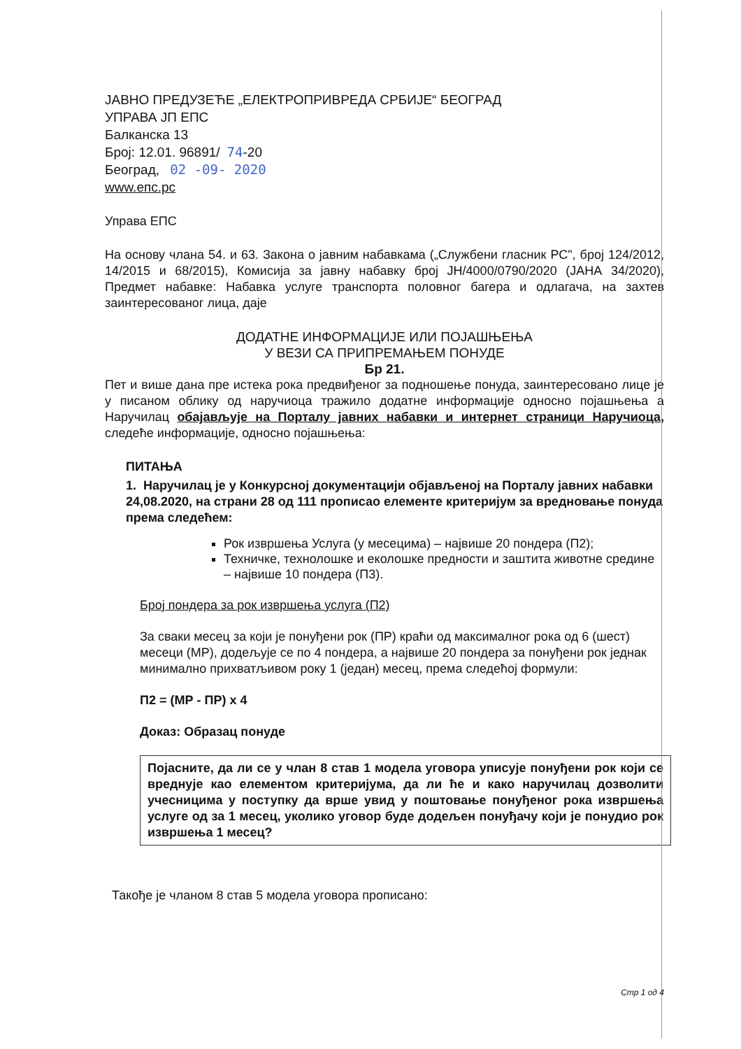ЈАВНО ПРЕДУЗЕЋЕ „ЕЛЕКТРОПРИВРЕДА СРБИЈЕ“ БЕОГРАД
УПРАВА ЈП ЕПС
Балканска 13
Број: 12.01. 96891/ 74-20
Београд, 02 -09- 2020
www.епс.рс
Управа ЕПС
На основу члана 54. и 63. Закона о јавним набавкама („Службени гласник РС", број 124/2012, 14/2015 и 68/2015), Комисија за јавну набавку број ЈН/4000/0790/2020 (ЈАНА 34/2020), Предмет набавке: Набавка услуге транспорта половног багера и одлагача, на захтев заинтересованог лица, даје
ДОДАТНЕ ИНФОРМАЦИЈЕ ИЛИ ПОЈАШЊЕЊА
У ВЕЗИ СА ПРИПРЕМАЊЕМ ПОНУДЕ
Бр 21.
Пет и више дана пре истека рока предвиђеног за подношење понуда, заинтересовано лице је у писаном облику од наручиоца тражило додатне информације односно појашњења а Наручилац обајављује на Порталу јавних набавки и интернет страници Наручиоца, следеће информације, односно појашњења:
ПИТАЊА
1. Наручилац је у Конкурсној документацији објављеној на Порталу јавних набавки 24,08.2020, на страни 28 од 111 прописао елементе критеријум за вредновање понуда према следећем:
Рок извршења Услуга (у месецима) – највише 20 пондера (П2);
Техничке, технолошке и еколошке предности и заштита животне средине – највише 10 пондера (П3).
Број пондера за рок извршења услуга (П2)
За сваки месец за који је понуђени рок (ПР) краћи од максималног рока од 6 (шест) месеци (МР), додељује се по 4 пондера, а највише 20 пондера за понуђени рок једнак минимално прихватљивом року 1 (један) месец, према следећој формули:
П2 = (МР - ПР) x 4
Доказ: Образац понуде
Појасните, да ли се у члан 8 став 1 модела уговора уписује понуђени рок који се вреднује као елементом критеријума, да ли ће и како наручилац дозволити учесницима у поступку да врше увид у поштовање понуђеног рока извршења услуге од за 1 месец, уколико уговор буде додељен понуђачу који је понудио рок извршења 1 месец?
Такође је чланом 8 став 5 модела уговора прописано:
Стр 1 од 4